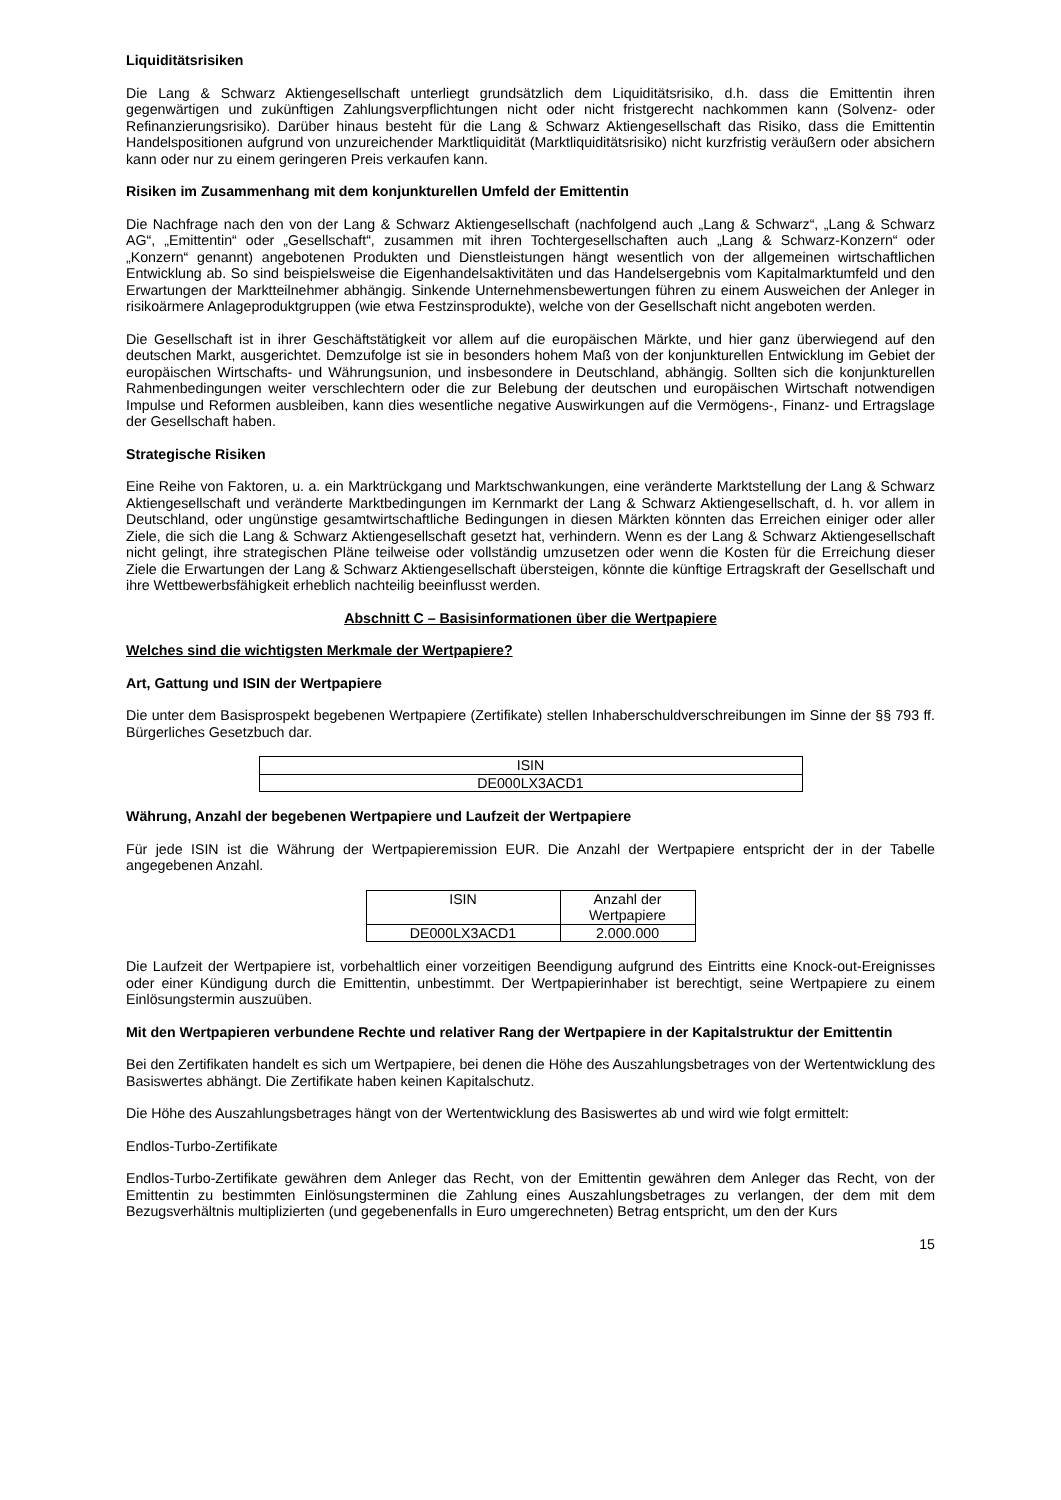Liquiditätsrisiken
Die Lang & Schwarz Aktiengesellschaft unterliegt grundsätzlich dem Liquiditätsrisiko, d.h. dass die Emittentin ihren gegenwärtigen und zukünftigen Zahlungsverpflichtungen nicht oder nicht fristgerecht nachkommen kann (Solvenz- oder Refinanzierungsrisiko). Darüber hinaus besteht für die Lang & Schwarz Aktiengesellschaft das Risiko, dass die Emittentin Handelspositionen aufgrund von unzureichender Marktliquidität (Marktliquiditätsrisiko) nicht kurzfristig veräußern oder absichern kann oder nur zu einem geringeren Preis verkaufen kann.
Risiken im Zusammenhang mit dem konjunkturellen Umfeld der Emittentin
Die Nachfrage nach den von der Lang & Schwarz Aktiengesellschaft (nachfolgend auch „Lang & Schwarz“, „Lang & Schwarz AG“, „Emittentin“ oder „Gesellschaft“, zusammen mit ihren Tochtergesellschaften auch „Lang & Schwarz-Konzern“ oder „Konzern“ genannt) angebotenen Produkten und Dienstleistungen hängt wesentlich von der allgemeinen wirtschaftlichen Entwicklung ab. So sind beispielsweise die Eigenhandelsaktivitäten und das Handelsergebnis vom Kapitalmarktumfeld und den Erwartungen der Marktteilnehmer abhängig. Sinkende Unternehmensbewertungen führen zu einem Ausweichen der Anleger in risikoärmere Anlageproduktgruppen (wie etwa Festzinsprodukte), welche von der Gesellschaft nicht angeboten werden.
Die Gesellschaft ist in ihrer Geschäftstätigkeit vor allem auf die europäischen Märkte, und hier ganz überwiegend auf den deutschen Markt, ausgerichtet. Demzufolge ist sie in besonders hohem Maß von der konjunkturellen Entwicklung im Gebiet der europäischen Wirtschafts- und Währungsunion, und insbesondere in Deutschland, abhängig. Sollten sich die konjunkturellen Rahmenbedingungen weiter verschlechtern oder die zur Belebung der deutschen und europäischen Wirtschaft notwendigen Impulse und Reformen ausbleiben, kann dies wesentliche negative Auswirkungen auf die Vermögens-, Finanz- und Ertragslage der Gesellschaft haben.
Strategische Risiken
Eine Reihe von Faktoren, u. a. ein Marktrückgang und Marktschwankungen, eine veränderte Marktstellung der Lang & Schwarz Aktiengesellschaft und veränderte Marktbedingungen im Kernmarkt der Lang & Schwarz Aktiengesellschaft, d. h. vor allem in Deutschland, oder ungünstige gesamtwirtschaftliche Bedingungen in diesen Märkten könnten das Erreichen einiger oder aller Ziele, die sich die Lang & Schwarz Aktiengesellschaft gesetzt hat, verhindern. Wenn es der Lang & Schwarz Aktiengesellschaft nicht gelingt, ihre strategischen Pläne teilweise oder vollständig umzusetzen oder wenn die Kosten für die Erreichung dieser Ziele die Erwartungen der Lang & Schwarz Aktiengesellschaft übersteigen, könnte die künftige Ertragskraft der Gesellschaft und ihre Wettbewerbsfähigkeit erheblich nachteilig beeinflusst werden.
Abschnitt C – Basisinformationen über die Wertpapiere
Welches sind die wichtigsten Merkmale der Wertpapiere?
Art, Gattung und ISIN der Wertpapiere
Die unter dem Basisprospekt begebenen Wertpapiere (Zertifikate) stellen Inhaberschuldverschreibungen im Sinne der §§ 793 ff. Bürgerliches Gesetzbuch dar.
| ISIN |
| DE000LX3ACD1 |
Währung, Anzahl der begebenen Wertpapiere und Laufzeit der Wertpapiere
Für jede ISIN ist die Währung der Wertpapieremission EUR. Die Anzahl der Wertpapiere entspricht der in der Tabelle angegebenen Anzahl.
| ISIN | Anzahl der Wertpapiere |
| DE000LX3ACD1 | 2.000.000 |
Die Laufzeit der Wertpapiere ist, vorbehaltlich einer vorzeitigen Beendigung aufgrund des Eintritts eine Knock-out-Ereignisses oder einer Kündigung durch die Emittentin, unbestimmt. Der Wertpapierinhaber ist berechtigt, seine Wertpapiere zu einem Einlösungstermin auszuüben.
Mit den Wertpapieren verbundene Rechte und relativer Rang der Wertpapiere in der Kapitalstruktur der Emittentin
Bei den Zertifikaten handelt es sich um Wertpapiere, bei denen die Höhe des Auszahlungsbetrages von der Wertentwicklung des Basiswertes abhängt. Die Zertifikate haben keinen Kapitalschutz.
Die Höhe des Auszahlungsbetrages hängt von der Wertentwicklung des Basiswertes ab und wird wie folgt ermittelt:
Endlos-Turbo-Zertifikate
Endlos-Turbo-Zertifikate gewähren dem Anleger das Recht, von der Emittentin gewähren dem Anleger das Recht, von der Emittentin zu bestimmten Einlösungsterminen die Zahlung eines Auszahlungsbetrages zu verlangen, der dem mit dem Bezugsverhältnis multiplizierten (und gegebenenfalls in Euro umgerechneten) Betrag entspricht, um den der Kurs
15